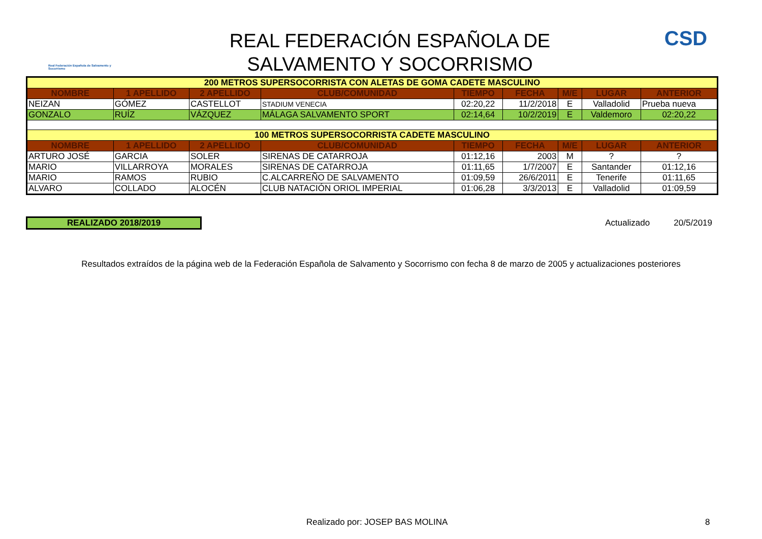Real Federación Española de Salvamento y Socorrismo
REAL FEDERACIÓN ESPAÑOLA DE
SALVAMENTO Y SOCORRISMO
CSD
| 200 METROS SUPERSOCORRISTA CON ALETAS DE GOMA CADETE MASCULINO | | | | | | | | |
| NOMBRE | 1 APELLIDO | 2 APELLIDO | CLUB/COMUNIDAD | TIEMPO | FECHA | M/E | LUGAR | ANTERIOR |
| NEIZAN | GÓMEZ | CASTELLOT | STADIUM VENECIA | 02:20,22 | 11/2/2018 | E | Valladolid | Prueba nueva |
| GONZALO | RUÍZ | VÁZQUEZ | MÁLAGA SALVAMENTO SPORT | 02:14,64 | 10/2/2019 | E | Valdemoro | 02:20,22 |
| 100 METROS SUPERSOCORRISTA CADETE MASCULINO | | | | | | | | |
| NOMBRE | 1 APELLIDO | 2 APELLIDO | CLUB/COMUNIDAD | TIEMPO | FECHA | M/E | LUGAR | ANTERIOR |
| ARTURO JOSÉ | GARCIA | SOLER | SIRENAS DE CATARROJA | 01:12,16 | 2003 | M | ? | ? |
| MARIO | VILLARROYA | MORALES | SIRENAS DE CATARROJA | 01:11,65 | 1/7/2007 | E | Santander | 01:12,16 |
| MARIO | RAMOS | RUBIO | C.ALCARREÑO DE SALVAMENTO | 01:09,59 | 26/6/2011 | E | Tenerife | 01:11,65 |
| ALVARO | COLLADO | ALOCÉN | CLUB NATACIÓN ORIOL IMPERIAL | 01:06,28 | 3/3/2013 | E | Valladolid | 01:09,59 |
REALIZADO 2018/2019 Actualizado 20/5/2019
Resultados extraídos de la página web de la Federación Española de Salvamento y Socorrismo con fecha 8 de marzo de 2005 y actualizaciones posteriores
Realizado por: JOSEP BAS MOLINA 8